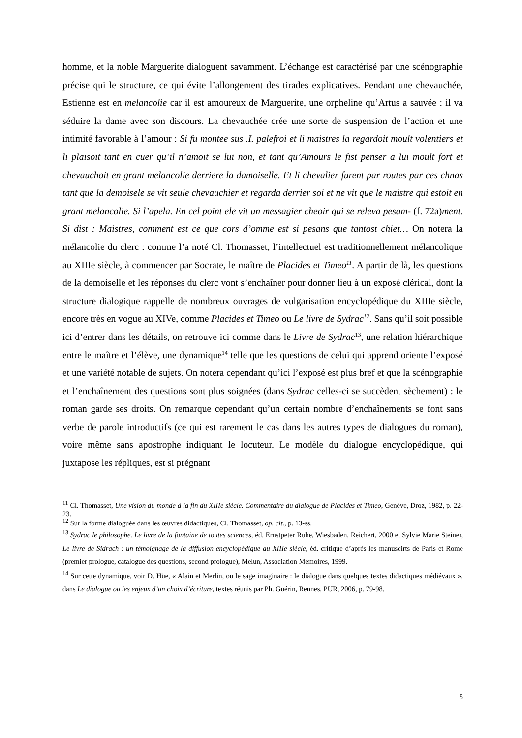homme, et la noble Marguerite dialoguent savamment. L’échange est caractérisé par une scénographie précise qui le structure, ce qui évite l’allongement des tirades explicatives. Pendant une chevauchée, Estienne est en melancolie car il est amoureux de Marguerite, une orpheline qu’Artus a sauvée : il va séduire la dame avec son discours. La chevauchée crée une sorte de suspension de l’action et une intimité favorable à l’amour : Si fu montee sus .I. palefroi et li maistres la regardoit moult volentiers et li plaisoit tant en cuer qu’il n’amoit se lui non, et tant qu’Amours le fist penser a lui moult fort et chevauchoit en grant melancolie derriere la damoiselle. Et li chevalier furent par routes par ces chnas tant que la demoisele se vit seule chevauchier et regarda derrier soi et ne vit que le maistre qui estoit en grant melancolie. Si l’apela. En cel point ele vit un messagier cheoir qui se releva pesam- (f. 72a)ment. Si dist : Maistres, comment est ce que cors d’omme est si pesans que tantost chiet… On notera la mélancolie du clerc : comme l’a noté Cl. Thomasset, l’intellectuel est traditionnellement mélancolique au XIIIe siècle, à commencer par Socrate, le maître de Placides et Timeo<sup>11</sup>. A partir de là, les questions de la demoiselle et les réponses du clerc vont s’enchaîner pour donner lieu à un exposé clérical, dont la structure dialogique rappelle de nombreux ouvrages de vulgarisation encyclopédique du XIIIe siècle, encore très en vogue au XIVe, comme Placides et Timeo ou Le livre de Sydrac<sup>12</sup>. Sans qu’il soit possible ici d’entrer dans les détails, on retrouve ici comme dans le Livre de Sydrac<sup>13</sup>, une relation hiérarchique entre le maître et l’élève, une dynamique<sup>14</sup> telle que les questions de celui qui apprend oriente l’exposé et une variété notable de sujets. On notera cependant qu’ici l’exposé est plus bref et que la scénographie et l’enchaînement des questions sont plus soignées (dans Sydrac celles-ci se succèdent sèchement) : le roman garde ses droits. On remarque cependant qu’un certain nombre d’enchaînements se font sans verbe de parole introductifs (ce qui est rarement le cas dans les autres types de dialogues du roman), voire même sans apostrophe indiquant le locuteur. Le modèle du dialogue encyclopédique, qui juxtapose les répliques, est si prégnant
<sup>11</sup> Cl. Thomasset, Une vision du monde à la fin du XIIIe siècle. Commentaire du dialogue de Placides et Timeo, Genève, Droz, 1982, p. 22-23.
<sup>12</sup> Sur la forme dialoguée dans les œuvres didactiques, Cl. Thomasset, op. cit., p. 13-ss.
<sup>13</sup> Sydrac le philosophe. Le livre de la fontaine de toutes sciences, éd. Ernstpeter Ruhe, Wiesbaden, Reichert, 2000 et Sylvie Marie Steiner, Le livre de Sidrach : un témoignage de la diffusion encyclopédique au XIIIe siècle, éd. critique d’après les manuscirts de Paris et Rome (premier prologue, catalogue des questions, second prologue), Melun, Association Mémoires, 1999.
<sup>14</sup> Sur cette dynamique, voir D. Hüe, « Alain et Merlin, ou le sage imaginaire : le dialogue dans quelques textes didactiques médiévaux », dans Le dialogue ou les enjeux d’un choix d’écriture, textes réunis par Ph. Guérin, Rennes, PUR, 2006, p. 79-98.
5